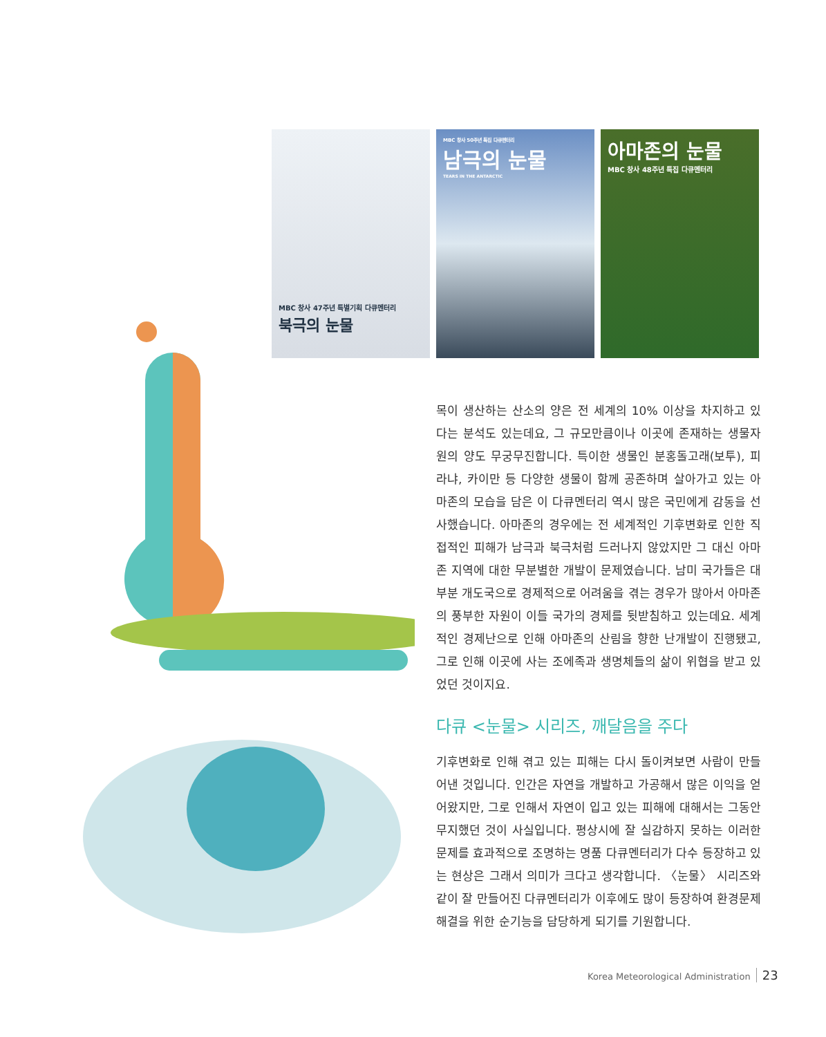MBC 창사 47주년 특별기획 다큐멘터리
북극의 눈물
MBC 창사 50주년 특집 다큐멘터리
남극의 눈물
TEARS IN THE ANTARCTIC
아마존의 눈물
MBC 창사 48주년 특집 다큐멘터리
목이 생산하는 산소의 양은 전 세계의 10% 이상을 차지하고 있다는 분석도 있는데요, 그 규모만큼이나 이곳에 존재하는 생물자원의 양도 무궁무진합니다. 특이한 생물인 분홍돌고래(보투), 피라냐, 카이만 등 다양한 생물이 함께 공존하며 살아가고 있는 아마존의 모습을 담은 이 다큐멘터리 역시 많은 국민에게 감동을 선사했습니다. 아마존의 경우에는 전 세계적인 기후변화로 인한 직접적인 피해가 남극과 북극처럼 드러나지 않았지만 그 대신 아마존 지역에 대한 무분별한 개발이 문제였습니다. 남미 국가들은 대부분 개도국으로 경제적으로 어려움을 겪는 경우가 많아서 아마존의 풍부한 자원이 이들 국가의 경제를 뒷받침하고 있는데요. 세계적인 경제난으로 인해 아마존의 산림을 향한 난개발이 진행됐고, 그로 인해 이곳에 사는 조에족과 생명체들의 삶이 위협을 받고 있었던 것이지요.
다큐 <눈물> 시리즈, 깨달음을 주다
기후변화로 인해 겪고 있는 피해는 다시 돌이켜보면 사람이 만들어낸 것입니다. 인간은 자연을 개발하고 가공해서 많은 이익을 얻어왔지만, 그로 인해서 자연이 입고 있는 피해에 대해서는 그동안 무지했던 것이 사실입니다. 평상시에 잘 실감하지 못하는 이러한 문제를 효과적으로 조명하는 명품 다큐멘터리가 다수 등장하고 있는 현상은 그래서 의미가 크다고 생각합니다. 〈눈물〉 시리즈와 같이 잘 만들어진 다큐멘터리가 이후에도 많이 등장하여 환경문제 해결을 위한 순기능을 담당하게 되기를 기원합니다.
Korea Meteorological Administration 23